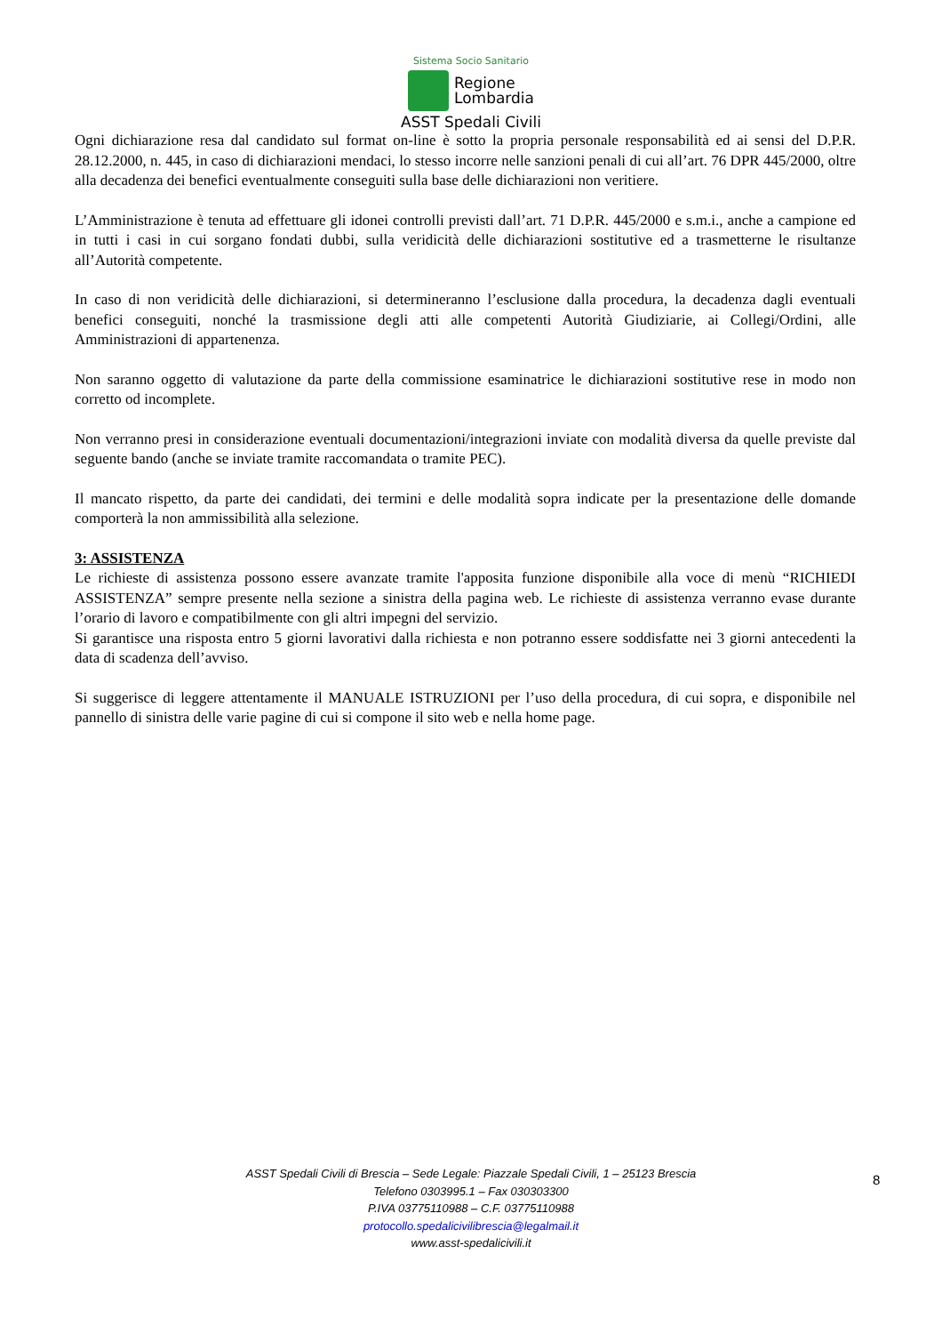Sistema Socio Sanitario
Regione
Lombardia
ASST Spedali Civili
Ogni dichiarazione resa dal candidato sul format on-line è sotto la propria personale responsabilità ed ai sensi del D.P.R. 28.12.2000, n. 445, in caso di dichiarazioni mendaci, lo stesso incorre nelle sanzioni penali di cui all’art. 76 DPR 445/2000, oltre alla decadenza dei benefici eventualmente conseguiti sulla base delle dichiarazioni non veritiere.
L’Amministrazione è tenuta ad effettuare gli idonei controlli previsti dall’art. 71 D.P.R. 445/2000 e s.m.i., anche a campione ed in tutti i casi in cui sorgano fondati dubbi, sulla veridicità delle dichiarazioni sostitutive ed a trasmetterne le risultanze all’Autorità competente.
In caso di non veridicità delle dichiarazioni, si determineranno l’esclusione dalla procedura, la decadenza dagli eventuali benefici conseguiti, nonché la trasmissione degli atti alle competenti Autorità Giudiziarie, ai Collegi/Ordini, alle Amministrazioni di appartenenza.
Non saranno oggetto di valutazione da parte della commissione esaminatrice le dichiarazioni sostitutive rese in modo non corretto od incomplete.
Non verranno presi in considerazione eventuali documentazioni/integrazioni inviate con modalità diversa da quelle previste dal seguente bando (anche se inviate tramite raccomandata o tramite PEC).
Il mancato rispetto, da parte dei candidati, dei termini e delle modalità sopra indicate per la presentazione delle domande comporterà la non ammissibilità alla selezione.
3: ASSISTENZA
Le richieste di assistenza possono essere avanzate tramite l'apposita funzione disponibile alla voce di menù “RICHIEDI ASSISTENZA” sempre presente nella sezione a sinistra della pagina web. Le richieste di assistenza verranno evase durante l’orario di lavoro e compatibilmente con gli altri impegni del servizio.
Si garantisce una risposta entro 5 giorni lavorativi dalla richiesta e non potranno essere soddisfatte nei 3 giorni antecedenti la data di scadenza dell’avviso.
Si suggerisce di leggere attentamente il MANUALE ISTRUZIONI per l’uso della procedura, di cui sopra, e disponibile nel pannello di sinistra delle varie pagine di cui si compone il sito web e nella home page.
ASST Spedali Civili di Brescia – Sede Legale: Piazzale Spedali Civili, 1 – 25123 Brescia
Telefono 0303995.1 – Fax 030303300
P.IVA 03775110988 – C.F. 03775110988
protocollo.spedalicivilibrescia@legalmail.it
www.asst-spedalicivili.it
8